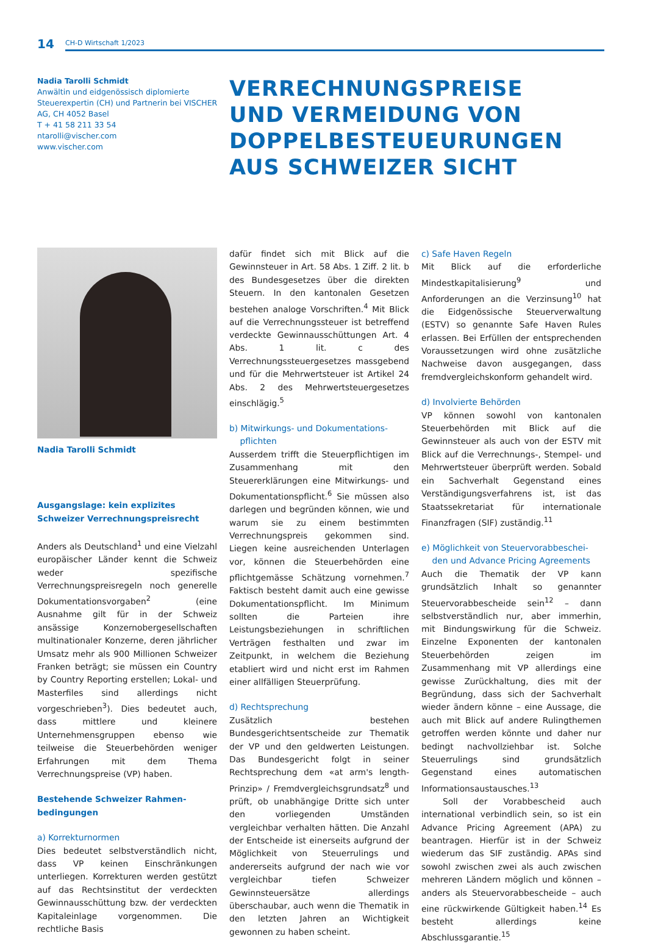14
CH-D Wirtschaft 1/2023
Nadia Tarolli Schmidt
Anwältin und eidgenössisch diplomierte Steuerexpertin (CH) und Partnerin bei VISCHER AG, CH 4052 Basel
T + 41 58 211 33 54
ntarolli@vischer.com
www.vischer.com
VERRECHNUNGSPREISE
UND VERMEIDUNG VON
DOPPELBESTEUEURUNGEN
AUS SCHWEIZER SICHT
Nadia Tarolli Schmidt
Ausgangslage: kein explizites
Schweizer Verrechnungspreisrecht
Anders als Deutschland<sup>1</sup> und eine Vielzahl europäischer Länder kennt die Schweiz weder spezifische Verrechnungspreisregeln noch generelle Dokumentationsvorgaben<sup>2</sup> (eine Ausnahme gilt für in der Schweiz ansässige Konzernobergesellschaften multinationaler Konzerne, deren jährlicher Umsatz mehr als 900 Millionen Schweizer Franken beträgt; sie müssen ein Country by Country Reporting erstellen; Lokal- und Masterfiles sind allerdings nicht vorgeschrieben<sup>3</sup>). Dies bedeutet auch, dass mittlere und kleinere Unternehmensgruppen ebenso wie teilweise die Steuerbehörden weniger Erfahrungen mit dem Thema Verrechnungspreise (VP) haben.
Bestehende Schweizer Rahmen-
bedingungen
a) Korrekturnormen
Dies bedeutet selbstverständlich nicht, dass VP keinen Einschränkungen unterliegen. Korrekturen werden gestützt auf das Rechtsinstitut der verdeckten Gewinnausschüttung bzw. der verdeckten Kapitaleinlage vorgenommen. Die rechtliche Basis
dafür findet sich mit Blick auf die Gewinnsteuer in Art. 58 Abs. 1 Ziff. 2 lit. b des Bundesgesetzes über die direkten Steuern. In den kantonalen Gesetzen bestehen analoge Vorschriften.<sup>4</sup> Mit Blick auf die Verrechnungssteuer ist betreffend verdeckte Gewinnausschüttungen Art. 4 Abs. 1 lit. c des Verrechnungssteuergesetzes massgebend und für die Mehrwertsteuer ist Artikel 24 Abs. 2 des Mehrwertsteuergesetzes einschlägig.<sup>5</sup>
b) Mitwirkungs- und Dokumentations-
pflichten
Ausserdem trifft die Steuerpflichtigen im Zusammenhang mit den Steuererklärungen eine Mitwirkungs- und Dokumentationspflicht.<sup>6</sup> Sie müssen also darlegen und begründen können, wie und warum sie zu einem bestimmten Verrechnungspreis gekommen sind. Liegen keine ausreichenden Unterlagen vor, können die Steuerbehörden eine pflichtgemässe Schätzung vornehmen.<sup>7</sup> Faktisch besteht damit auch eine gewisse Dokumentationspflicht. Im Minimum sollten die Parteien ihre Leistungsbeziehungen in schriftlichen Verträgen festhalten und zwar im Zeitpunkt, in welchem die Beziehung etabliert wird und nicht erst im Rahmen einer allfälligen Steuerprüfung.
d) Rechtsprechung
Zusätzlich bestehen Bundesgerichtsentscheide zur Thematik der VP und den geldwerten Leistungen. Das Bundesgericht folgt in seiner Rechtsprechung dem «at arm's length-Prinzip» / Fremdvergleichsgrundsatz<sup>8</sup> und prüft, ob unabhängige Dritte sich unter den vorliegenden Umständen vergleichbar verhalten hätten. Die Anzahl der Entscheide ist einerseits aufgrund der Möglichkeit von Steuerrulings und andererseits aufgrund der nach wie vor vergleichbar tiefen Schweizer Gewinnsteuersätze allerdings überschaubar, auch wenn die Thematik in den letzten Jahren an Wichtigkeit gewonnen zu haben scheint.
c) Safe Haven Regeln
Mit Blick auf die erforderliche Mindestkapitalisierung<sup>9</sup> und Anforderungen an die Verzinsung<sup>10</sup> hat die Eidgenössische Steuerverwaltung (ESTV) so genannte Safe Haven Rules erlassen. Bei Erfüllen der entsprechenden Voraussetzungen wird ohne zusätzliche Nachweise davon ausgegangen, dass fremdvergleichskonform gehandelt wird.
d) Involvierte Behörden
VP können sowohl von kantonalen Steuerbehörden mit Blick auf die Gewinnsteuer als auch von der ESTV mit Blick auf die Verrechnungs-, Stempel- und Mehrwertsteuer überprüft werden. Sobald ein Sachverhalt Gegenstand eines Verständigungsverfahrens ist, ist das Staatssekretariat für internationale Finanzfragen (SIF) zuständig.<sup>11</sup>
e) Möglichkeit von Steuervorabbeschei-
den und Advance Pricing Agreements
Auch die Thematik der VP kann grundsätzlich Inhalt so genannter Steuervorabbescheide sein<sup>12</sup> – dann selbstverständlich nur, aber immerhin, mit Bindungswirkung für die Schweiz. Einzelne Exponenten der kantonalen Steuerbehörden zeigen im Zusammenhang mit VP allerdings eine gewisse Zurückhaltung, dies mit der Begründung, dass sich der Sachverhalt wieder ändern könne – eine Aussage, die auch mit Blick auf andere Rulingthemen getroffen werden könnte und daher nur bedingt nachvollziehbar ist. Solche Steuerrulings sind grundsätzlich Gegenstand eines automatischen Informationsaustausches.<sup>13</sup>
Soll der Vorabbescheid auch international verbindlich sein, so ist ein Advance Pricing Agreement (APA) zu beantragen. Hierfür ist in der Schweiz wiederum das SIF zuständig. APAs sind sowohl zwischen zwei als auch zwischen mehreren Ländern möglich und können – anders als Steuervorabbescheide – auch eine rückwirkende Gültigkeit haben.<sup>14</sup> Es besteht allerdings keine Abschlussgarantie.<sup>15</sup>